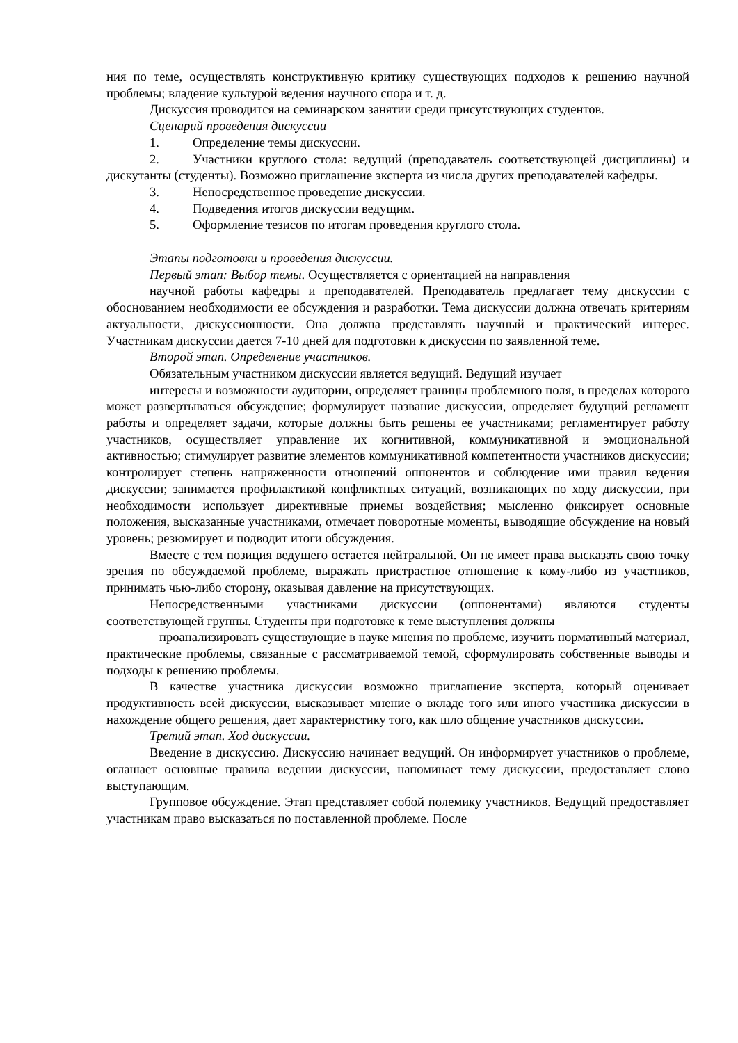ния по теме, осуществлять конструктивную критику существующих подходов к решению научной проблемы; владение культурой ведения научного спора и т. д.
Дискуссия проводится на семинарском занятии среди присутствующих студентов.
Сценарий проведения дискуссии
1. Определение темы дискуссии.
2. Участники круглого стола: ведущий (преподаватель соответствующей дисциплины) и дискутанты (студенты). Возможно приглашение эксперта из числа других преподавателей кафедры.
3. Непосредственное проведение дискуссии.
4. Подведения итогов дискуссии ведущим.
5. Оформление тезисов по итогам проведения круглого стола.
Этапы подготовки и проведения дискуссии.
Первый этап: Выбор темы. Осуществляется с ориентацией на направления
научной работы кафедры и преподавателей. Преподаватель предлагает тему дискуссии с обоснованием необходимости ее обсуждения и разработки. Тема дискуссии должна отвечать критериям актуальности, дискуссионности. Она должна представлять научный и практический интерес. Участникам дискуссии дается 7-10 дней для подготовки к дискуссии по заявленной теме.
Второй этап. Определение участников.
Обязательным участником дискуссии является ведущий. Ведущий изучает
интересы и возможности аудитории, определяет границы проблемного поля, в пределах которого может развертываться обсуждение; формулирует название дискуссии, определяет будущий регламент работы и определяет задачи, которые должны быть решены ее участниками; регламентирует работу участников, осуществляет управление их когнитивной, коммуникативной и эмоциональной активностью; стимулирует развитие элементов коммуникативной компетентности участников дискуссии; контролирует степень напряженности отношений оппонентов и соблюдение ими правил ведения дискуссии; занимается профилактикой конфликтных ситуаций, возникающих по ходу дискуссии, при необходимости использует директивные приемы воздействия; мысленно фиксирует основные положения, высказанные участниками, отмечает поворотные моменты, выводящие обсуждение на новый уровень; резюмирует и подводит итоги обсуждения.
Вместе с тем позиция ведущего остается нейтральной. Он не имеет права высказать свою точку зрения по обсуждаемой проблеме, выражать пристрастное отношение к кому-либо из участников, принимать чью-либо сторону, оказывая давление на присутствующих.
Непосредственными участниками дискуссии (оппонентами) являются студенты соответствующей группы. Студенты при подготовке к теме выступления должны
проанализировать существующие в науке мнения по проблеме, изучить нормативный материал, практические проблемы, связанные с рассматриваемой темой, сформулировать собственные выводы и подходы к решению проблемы.
В качестве участника дискуссии возможно приглашение эксперта, который оценивает продуктивность всей дискуссии, высказывает мнение о вкладе того или иного участника дискуссии в нахождение общего решения, дает характеристику того, как шло общение участников дискуссии.
Третий этап. Ход дискуссии.
Введение в дискуссию. Дискуссию начинает ведущий. Он информирует участников о проблеме, оглашает основные правила ведении дискуссии, напоминает тему дискуссии, предоставляет слово выступающим.
Групповое обсуждение. Этап представляет собой полемику участников. Ведущий предоставляет участникам право высказаться по поставленной проблеме. После